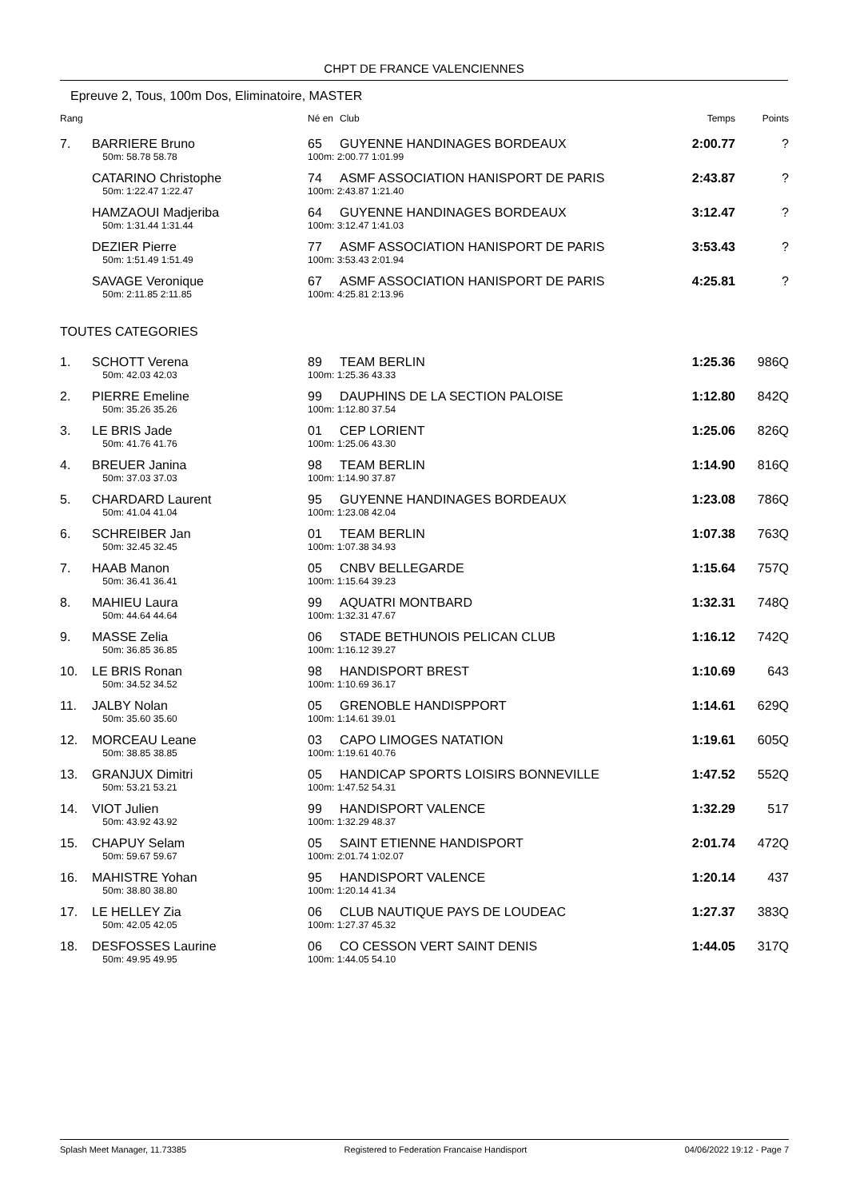CHPT DE FRANCE VALENCIENNES
Epreuve 2, Tous, 100m Dos, Eliminatoire, MASTER
| Rang | | Né en | Club | Temps | Points |
| --- | --- | --- | --- | --- | --- |
| 7. | BARRIERE Bruno | 65 | GUYENNE HANDINAGES BORDEAUX | 2:00.77 | ? |
| | 50m: 58.78 58.78 | 100m: 2:00.77 1:01.99 | | | |
| | CATARINO Christophe | 74 | ASMF ASSOCIATION HANISPORT DE PARIS | 2:43.87 | ? |
| | 50m: 1:22.47 1:22.47 | 100m: 2:43.87 1:21.40 | | | |
| | HAMZAOUI Madjeriba | 64 | GUYENNE HANDINAGES BORDEAUX | 3:12.47 | ? |
| | 50m: 1:31.44 1:31.44 | 100m: 3:12.47 1:41.03 | | | |
| | DEZIER Pierre | 77 | ASMF ASSOCIATION HANISPORT DE PARIS | 3:53.43 | ? |
| | 50m: 1:51.49 1:51.49 | 100m: 3:53.43 2:01.94 | | | |
| | SAVAGE Veronique | 67 | ASMF ASSOCIATION HANISPORT DE PARIS | 4:25.81 | ? |
| | 50m: 2:11.85 2:11.85 | 100m: 4:25.81 2:13.96 | | | |
| TOUTES CATEGORIES | | | | | |
| 1. | SCHOTT Verena | 89 | TEAM BERLIN | 1:25.36 | 986Q |
| | 50m: 42.03 42.03 | 100m: 1:25.36 43.33 | | | |
| 2. | PIERRE Emeline | 99 | DAUPHINS DE LA SECTION PALOISE | 1:12.80 | 842Q |
| | 50m: 35.26 35.26 | 100m: 1:12.80 37.54 | | | |
| 3. | LE BRIS Jade | 01 | CEP LORIENT | 1:25.06 | 826Q |
| | 50m: 41.76 41.76 | 100m: 1:25.06 43.30 | | | |
| 4. | BREUER Janina | 98 | TEAM BERLIN | 1:14.90 | 816Q |
| | 50m: 37.03 37.03 | 100m: 1:14.90 37.87 | | | |
| 5. | CHARDARD Laurent | 95 | GUYENNE HANDINAGES BORDEAUX | 1:23.08 | 786Q |
| | 50m: 41.04 41.04 | 100m: 1:23.08 42.04 | | | |
| 6. | SCHREIBER Jan | 01 | TEAM BERLIN | 1:07.38 | 763Q |
| | 50m: 32.45 32.45 | 100m: 1:07.38 34.93 | | | |
| 7. | HAAB Manon | 05 | CNBV BELLEGARDE | 1:15.64 | 757Q |
| | 50m: 36.41 36.41 | 100m: 1:15.64 39.23 | | | |
| 8. | MAHIEU Laura | 99 | AQUATRI MONTBARD | 1:32.31 | 748Q |
| | 50m: 44.64 44.64 | 100m: 1:32.31 47.67 | | | |
| 9. | MASSE Zelia | 06 | STADE BETHUNOIS PELICAN CLUB | 1:16.12 | 742Q |
| | 50m: 36.85 36.85 | 100m: 1:16.12 39.27 | | | |
| 10. | LE BRIS Ronan | 98 | HANDISPORT BREST | 1:10.69 | 643 |
| | 50m: 34.52 34.52 | 100m: 1:10.69 36.17 | | | |
| 11. | JALBY Nolan | 05 | GRENOBLE HANDISPPORT | 1:14.61 | 629Q |
| | 50m: 35.60 35.60 | 100m: 1:14.61 39.01 | | | |
| 12. | MORCEAU Leane | 03 | CAPO LIMOGES NATATION | 1:19.61 | 605Q |
| | 50m: 38.85 38.85 | 100m: 1:19.61 40.76 | | | |
| 13. | GRANJUX Dimitri | 05 | HANDICAP SPORTS LOISIRS BONNEVILLE | 1:47.52 | 552Q |
| | 50m: 53.21 53.21 | 100m: 1:47.52 54.31 | | | |
| 14. | VIOT Julien | 99 | HANDISPORT VALENCE | 1:32.29 | 517 |
| | 50m: 43.92 43.92 | 100m: 1:32.29 48.37 | | | |
| 15. | CHAPUY Selam | 05 | SAINT ETIENNE HANDISPORT | 2:01.74 | 472Q |
| | 50m: 59.67 59.67 | 100m: 2:01.74 1:02.07 | | | |
| 16. | MAHISTRE Yohan | 95 | HANDISPORT VALENCE | 1:20.14 | 437 |
| | 50m: 38.80 38.80 | 100m: 1:20.14 41.34 | | | |
| 17. | LE HELLEY Zia | 06 | CLUB NAUTIQUE PAYS DE LOUDEAC | 1:27.37 | 383Q |
| | 50m: 42.05 42.05 | 100m: 1:27.37 45.32 | | | |
| 18. | DESFOSSES Laurine | 06 | CO CESSON VERT SAINT DENIS | 1:44.05 | 317Q |
| | 50m: 49.95 49.95 | 100m: 1:44.05 54.10 | | | |
Splash Meet Manager, 11.73385 Registered to Federation Francaise Handisport 04/06/2022 19:12 - Page 7